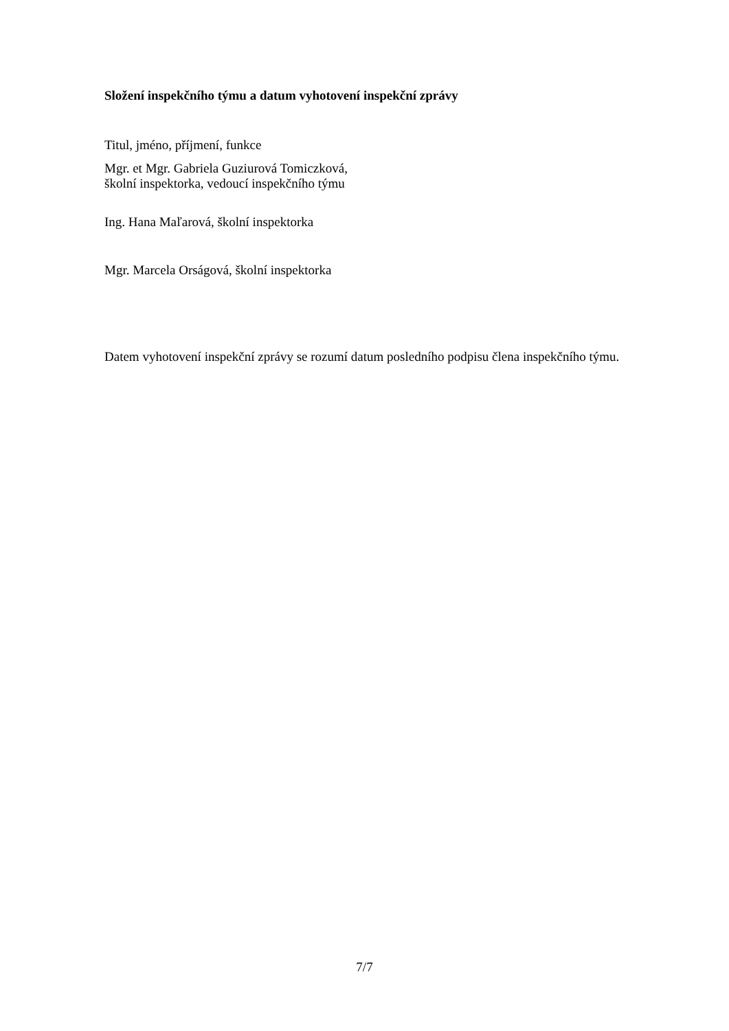Složení inspekčního týmu a datum vyhotovení inspekční zprávy
Titul, jméno, příjmení, funkce
Mgr. et Mgr. Gabriela Guziurová Tomiczková,
školní inspektorka, vedoucí inspekčního týmu
Ing. Hana Maľarová, školní inspektorka
Mgr. Marcela Orságová, školní inspektorka
Datem vyhotovení inspekční zprávy se rozumí datum posledního podpisu člena inspekčního týmu.
7/7